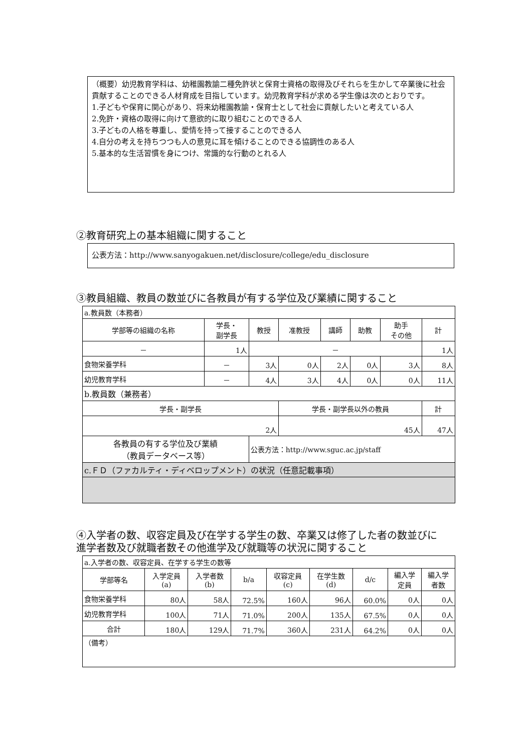（概要）幼児教育学科は、幼稚園教諭二種免許状と保育士資格の取得及びそれらを生かして卒業後に社会貢献することのできる人材育成を目指しています。幼児教育学科が求める学生像は次のとおりです。
1.子どもや保育に関心があり、将来幼稚園教諭・保育士として社会に貢献したいと考えている人
2.免許・資格の取得に向けて意欲的に取り組むことのできる人
3.子どもの人格を尊重し、愛情を持って接することのできる人
4.自分の考えを持ちつつも人の意見に耳を傾けることのできる協調性のある人
5.基本的な生活習慣を身につけ、常識的な行動のとれる人
②教育研究上の基本組織に関すること
公表方法：http://www.sanyogakuen.net/disclosure/college/edu_disclosure
③教員組織、教員の数並びに各教員が有する学位及び業績に関すること
| a.教員数（本務者） | | | | | | | |
| 学部等の組織の名称 | 学長・ 副学長 | 教授 | 准教授 | 講師 | 助教 | 助手 その他 | 計 |
| － | 1人 | － | | | | | 1人 |
| 食物栄養学科 | － | 3人 | 0人 | 2人 | 0人 | 3人 | 8人 |
| 幼児教育学科 | － | 4人 | 3人 | 4人 | 0人 | 0人 | 11人 |
| b.教員数（兼務者） | | | | | | | |
| 学長・副学長 | | | 学長・副学長以外の教員 | | | | 計 |
| 2人 | | | 45人 | | | | 47人 |
| 各教員の有する学位及び業績 （教員データベース等） | | 公表方法：http://www.sguc.ac.jp/staff | | | | | |
| c.ＦＤ（ファカルティ・ディベロップメント）の状況（任意記載事項） | | | | | | | |
④入学者の数、収容定員及び在学する学生の数、卒業又は修了した者の数並びに
進学者数及び就職者数その他進学及び就職等の状況に関すること
| a.入学者の数、収容定員、在学する学生の数等 | | | | | | | | |
| 学部等名 | 入学定員 (a) | 入学者数 (b) | b/a | 収容定員 (c) | 在学生数 (d) | d/c | 編入学 定員 | 編入学 者数 |
| 食物栄養学科 | 80人 | 58人 | 72.5% | 160人 | 96人 | 60.0% | 0人 | 0人 |
| 幼児教育学科 | 100人 | 71人 | 71.0% | 200人 | 135人 | 67.5% | 0人 | 0人 |
| 合計 | 180人 | 129人 | 71.7% | 360人 | 231人 | 64.2% | 0人 | 0人 |
| （備考） | | | | | | | | |